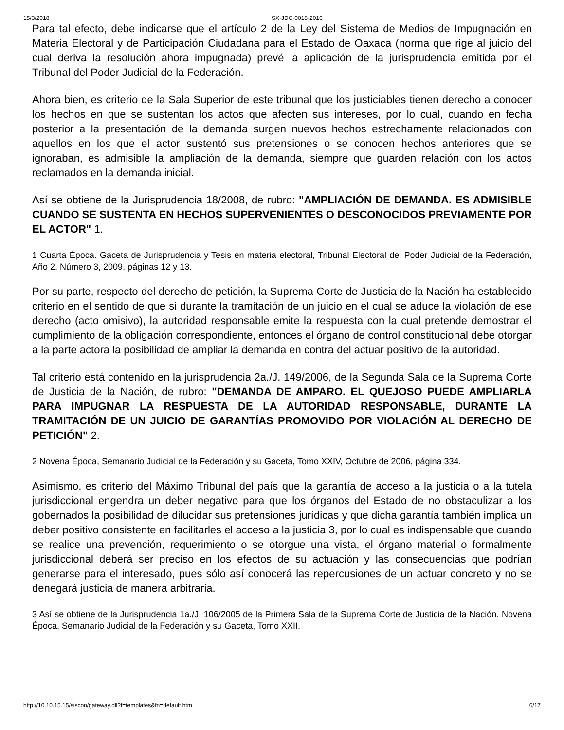15/3/2018 SX-JDC-0018-2016
Para tal efecto, debe indicarse que el artículo 2 de la Ley del Sistema de Medios de Impugnación en Materia Electoral y de Participación Ciudadana para el Estado de Oaxaca (norma que rige al juicio del cual deriva la resolución ahora impugnada) prevé la aplicación de la jurisprudencia emitida por el Tribunal del Poder Judicial de la Federación.
Ahora bien, es criterio de la Sala Superior de este tribunal que los justiciables tienen derecho a conocer los hechos en que se sustentan los actos que afecten sus intereses, por lo cual, cuando en fecha posterior a la presentación de la demanda surgen nuevos hechos estrechamente relacionados con aquellos en los que el actor sustentó sus pretensiones o se conocen hechos anteriores que se ignoraban, es admisible la ampliación de la demanda, siempre que guarden relación con los actos reclamados en la demanda inicial.
Así se obtiene de la Jurisprudencia 18/2008, de rubro: "AMPLIACIÓN DE DEMANDA. ES ADMISIBLE CUANDO SE SUSTENTA EN HECHOS SUPERVENIENTES O DESCONOCIDOS PREVIAMENTE POR EL ACTOR" 1.
1 Cuarta Época. Gaceta de Jurisprudencia y Tesis en materia electoral, Tribunal Electoral del Poder Judicial de la Federación, Año 2, Número 3, 2009, páginas 12 y 13.
Por su parte, respecto del derecho de petición, la Suprema Corte de Justicia de la Nación ha establecido criterio en el sentido de que si durante la tramitación de un juicio en el cual se aduce la violación de ese derecho (acto omisivo), la autoridad responsable emite la respuesta con la cual pretende demostrar el cumplimiento de la obligación correspondiente, entonces el órgano de control constitucional debe otorgar a la parte actora la posibilidad de ampliar la demanda en contra del actuar positivo de la autoridad.
Tal criterio está contenido en la jurisprudencia 2a./J. 149/2006, de la Segunda Sala de la Suprema Corte de Justicia de la Nación, de rubro: "DEMANDA DE AMPARO. EL QUEJOSO PUEDE AMPLIARLA PARA IMPUGNAR LA RESPUESTA DE LA AUTORIDAD RESPONSABLE, DURANTE LA TRAMITACIÓN DE UN JUICIO DE GARANTÍAS PROMOVIDO POR VIOLACIÓN AL DERECHO DE PETICIÓN" 2.
2 Novena Época, Semanario Judicial de la Federación y su Gaceta, Tomo XXIV, Octubre de 2006, página 334.
Asimismo, es criterio del Máximo Tribunal del país que la garantía de acceso a la justicia o a la tutela jurisdiccional engendra un deber negativo para que los órganos del Estado de no obstaculizar a los gobernados la posibilidad de dilucidar sus pretensiones jurídicas y que dicha garantía también implica un deber positivo consistente en facilitarles el acceso a la justicia 3, por lo cual es indispensable que cuando se realice una prevención, requerimiento o se otorgue una vista, el órgano material o formalmente jurisdiccional deberá ser preciso en los efectos de su actuación y las consecuencias que podrían generarse para el interesado, pues sólo así conocerá las repercusiones de un actuar concreto y no se denegará justicia de manera arbitraria.
3 Así se obtiene de la Jurisprudencia 1a./J. 106/2005 de la Primera Sala de la Suprema Corte de Justicia de la Nación. Novena Época, Semanario Judicial de la Federación y su Gaceta, Tomo XXII,
http://10.10.15.15/siscon/gateway.dll?f=templates&fn=default.htm 6/17